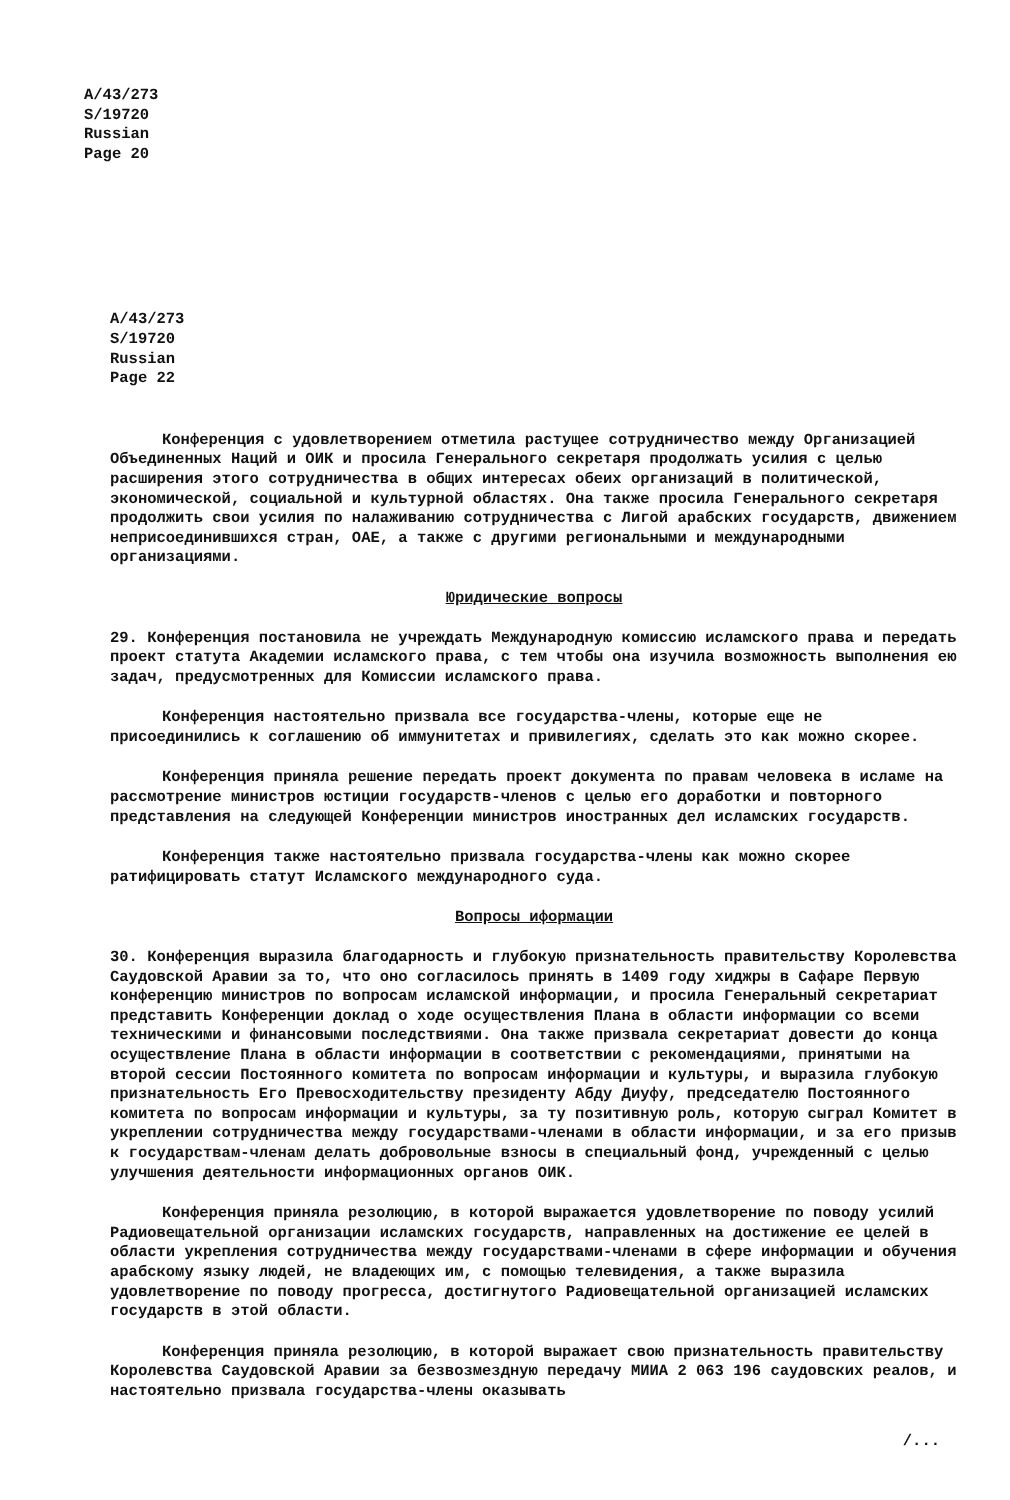A/43/273
S/19720
Russian
Page 20
A/43/273
S/19720
Russian
Page 22
Конференция с удовлетворением отметила растущее сотрудничество между Организацией Объединенных Наций и ОИК и просила Генерального секретаря продолжать усилия с целью расширения этого сотрудничества в общих интересах обеих организаций в политической, экономической, социальной и культурной областях. Она также просила Генерального секретаря продолжить свои усилия по налаживанию сотрудничества с Лигой арабских государств, движением неприсоединившихся стран, ОАЕ, а также с другими региональными и международными организациями.
Юридические вопросы
29. Конференция постановила не учреждать Международную комиссию исламского права и передать проект статута Академии исламского права, с тем чтобы она изучила возможность выполнения ею задач, предусмотренных для Комиссии исламского права.
Конференция настоятельно призвала все государства-члены, которые еще не присоединились к соглашению об иммунитетах и привилегиях, сделать это как можно скорее.
Конференция приняла решение передать проект документа по правам человека в исламе на рассмотрение министров юстиции государств-членов с целью его доработки и повторного представления на следующей Конференции министров иностранных дел исламских государств.
Конференция также настоятельно призвала государства-члены как можно скорее ратифицировать статут Исламского международного суда.
Вопросы иформации
30. Конференция выразила благодарность и глубокую признательность правительству Королевства Саудовской Аравии за то, что оно согласилось принять в 1409 году хиджры в Сафаре Первую конференцию министров по вопросам исламской информации, и просила Генеральный секретариат представить Конференции доклад о ходе осуществления Плана в области информации со всеми техническими и финансовыми последствиями. Она также призвала секретариат довести до конца осуществление Плана в области информации в соответствии с рекомендациями, принятыми на второй сессии Постоянного комитета по вопросам информации и культуры, и выразила глубокую признательность Его Превосходительству президенту Абду Диуфу, председателю Постоянного комитета по вопросам информации и культуры, за ту позитивную роль, которую сыграл Комитет в укреплении сотрудничества между государствами-членами в области информации, и за его призыв к государствам-членам делать добровольные взносы в специальный фонд, учрежденный с целью улучшения деятельности информационных органов ОИК.
Конференция приняла резолюцию, в которой выражается удовлетворение по поводу усилий Радиовещательной организации исламских государств, направленных на достижение ее целей в области укрепления сотрудничества между государствами-членами в сфере информации и обучения арабскому языку людей, не владеющих им, с помощью телевидения, а также выразила удовлетворение по поводу прогресса, достигнутого Радиовещательной организацией исламских государств в этой области.
Конференция приняла резолюцию, в которой выражает свою признательность правительству Королевства Саудовской Аравии за безвозмездную передачу МИИА 2 063 196 саудовских реалов, и настоятельно призвала государства-члены оказывать
/...